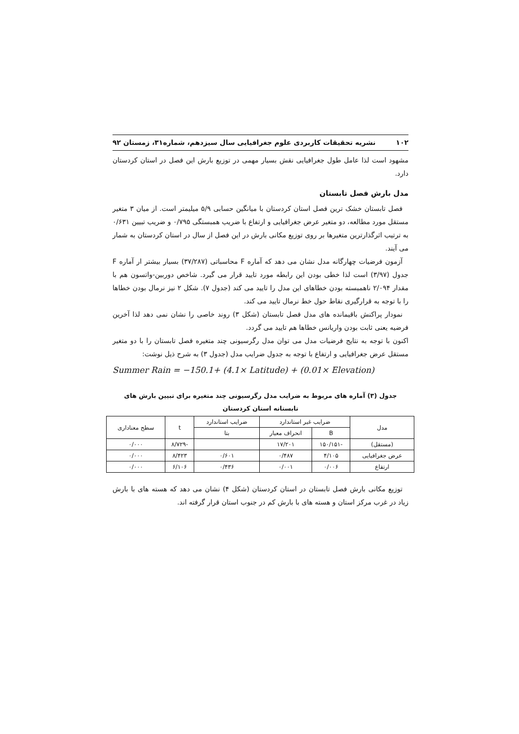۱۰۲ نشریه تحقیقات کاربردی علوم جغرافیایی سال سیزدهم، شماره۳۱، زمستان ۹۲
مشهود است لذا عامل طول جغرافیایی نقش بسیار مهمی در توزیع بارش این فصل در استان کردستان دارد.
مدل بارش فصل تابستان
فصل تابستان خشک ترین فصل استان کردستان با میانگین حسابی ۵/۹ میلیمتر است. از میان ۳ متغیر مستقل مورد مطالعه، دو متغیر عرض جغرافیایی و ارتفاع با ضریب همبستگی ۰/۷۹۵ و ضریب تبیین ۰/۶۳۱ به ترتیب اثرگذارترین متغیرها بر روی توزیع مکانی بارش در این فصل از سال در استان کردستان به شمار می آیند.
آزمون فرضیات چهارگانه مدل نشان می دهد که آماره F محاسباتی (۳۷/۲۸۷) بسیار بیشتر ار آماره F جدول (۳/۹۷) است لذا خطی بودن این رابطه مورد تایید قرار می گیرد. شاخص دوربین-واتسون هم با مقدار ۲/۰۹۴ ناهمبسته بودن خطاهای این مدل را تایید می کند (جدول ۷). شکل ۲ نیز نرمال بودن خطاها را با توجه به قرارگیری نقاط حول خط نرمال تایید می کند.
نمودار پراکنش باقیمانده های مدل فصل تابستان (شکل ۳) روند خاصی را نشان نمی دهد لذا آخرین فرضیه یعنی ثابت بودن واریانس خطاها هم تایید می گردد.
اکنون با توجه به نتایج فرضیات مدل می توان مدل رگرسیونی چند متغیره فصل تابستان را با دو متغیر مستقل عرض جغرافیایی و ارتفاع با توجه به جدول ضرایب مدل (جدول ۳) به شرح ذیل نوشت:
Summer Rain = −150.1+ (4.1× Latitude) + (0.01× Elevation)
جدول (۳) آماره های مربوط به ضرایب مدل رگرسیونی چند متغیره برای تبیین بارش های تابستانه استان کردستان
| مدل | ضرایب غیر استاندارد | | ضرایب استاندارد | t | سطح معناداری |
| --- | --- | --- | --- | --- | --- |
| | B | انحراف معیار | بتا | | |
| (مستقل) | -۱۵۰/۱۵۱ | ۱۷/۲۰۱ | | -۸/۷۲۹ | ۰/۰۰۰ |
| عرض جغرافیایی | ۴/۱۰۵ | ۰/۴۸۷ | ۰/۶۰۱ | ۸/۴۲۳ | ۰/۰۰۰ |
| ارتفاع | ۰/۰۰۶ | ۰/۰۰۱ | ۰/۴۳۶ | ۶/۱۰۶ | ۰/۰۰۰ |
توزیع مکانی بارش فصل تابستان در استان کردستان (شکل ۴) نشان می دهد که هسته های با بارش زیاد در غرب مرکز استان و هسته های با بارش کم در جنوب استان قرار گرفته اند.